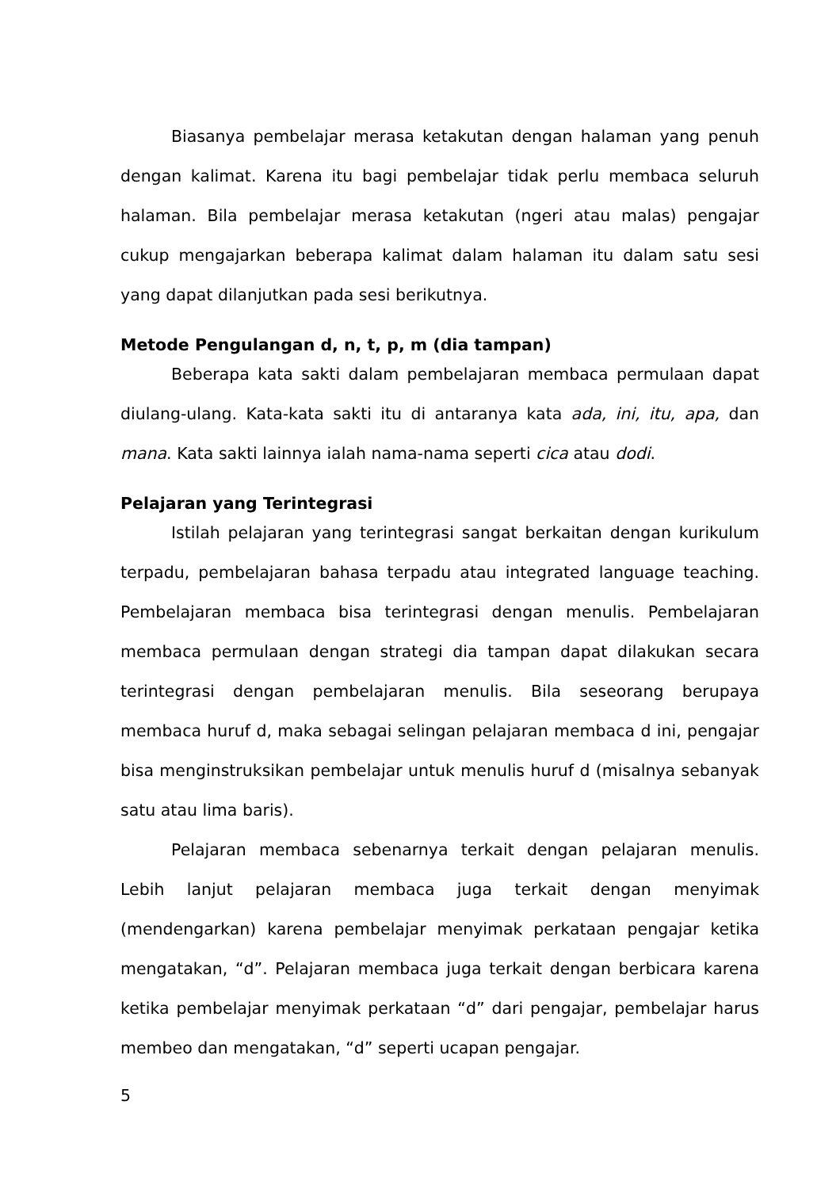Biasanya pembelajar merasa ketakutan dengan halaman yang penuh dengan kalimat. Karena itu bagi pembelajar tidak perlu membaca seluruh halaman. Bila pembelajar merasa ketakutan (ngeri atau malas) pengajar cukup mengajarkan beberapa kalimat dalam halaman itu dalam satu sesi yang dapat dilanjutkan pada sesi berikutnya.
Metode Pengulangan d, n, t, p, m (dia tampan)
Beberapa kata sakti dalam pembelajaran membaca permulaan dapat diulang-ulang. Kata-kata sakti itu di antaranya kata ada, ini, itu, apa, dan mana. Kata sakti lainnya ialah nama-nama seperti cica atau dodi.
Pelajaran yang Terintegrasi
Istilah pelajaran yang terintegrasi sangat berkaitan dengan kurikulum terpadu, pembelajaran bahasa terpadu atau integrated language teaching. Pembelajaran membaca bisa terintegrasi dengan menulis. Pembelajaran membaca permulaan dengan strategi dia tampan dapat dilakukan secara terintegrasi dengan pembelajaran menulis. Bila seseorang berupaya membaca huruf d, maka sebagai selingan pelajaran membaca d ini, pengajar bisa menginstruksikan pembelajar untuk menulis huruf d (misalnya sebanyak satu atau lima baris).
Pelajaran membaca sebenarnya terkait dengan pelajaran menulis. Lebih lanjut pelajaran membaca juga terkait dengan menyimak (mendengarkan) karena pembelajar menyimak perkataan pengajar ketika mengatakan, “d”. Pelajaran membaca juga terkait dengan berbicara karena ketika pembelajar menyimak perkataan “d” dari pengajar, pembelajar harus membeo dan mengatakan, “d” seperti ucapan pengajar.
5